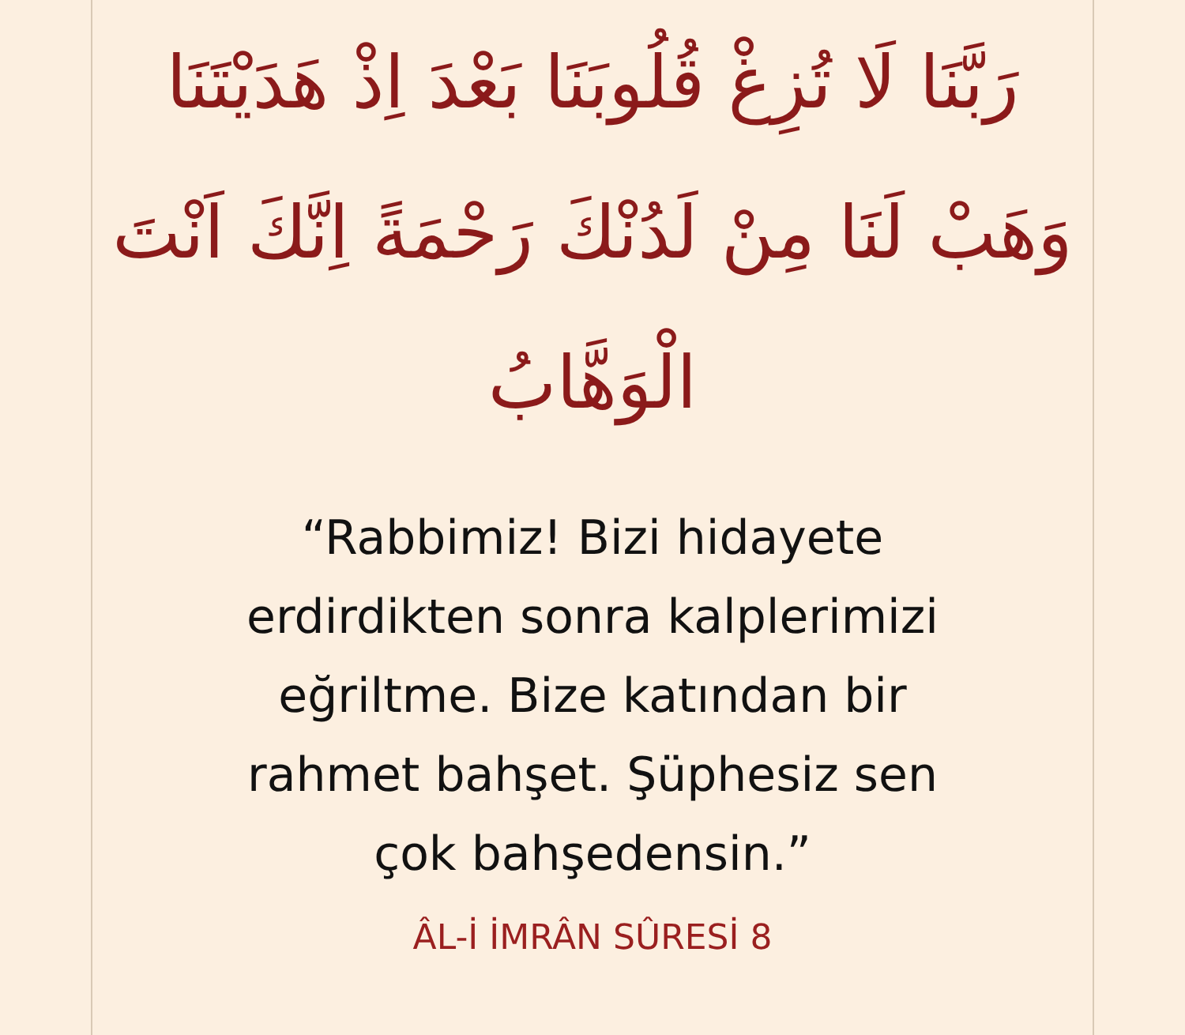رَبَّنَا لَا تُزِغْ قُلُوبَنَا بَعْدَ اِذْ هَدَيْتَنَا وَهَبْ لَنَا مِنْ لَدُنْكَ رَحْمَةً اِنَّكَ اَنْتَ الْوَهَّابُ
“Rabbimiz! Bizi hidayete
erdirdikten sonra kalplerimizi
eğriltme. Bize katından bir
rahmet bahşet. Şüphesiz sen
çok bahşedensin.”
ÂL-İ İMRÂN SÛRESİ 8